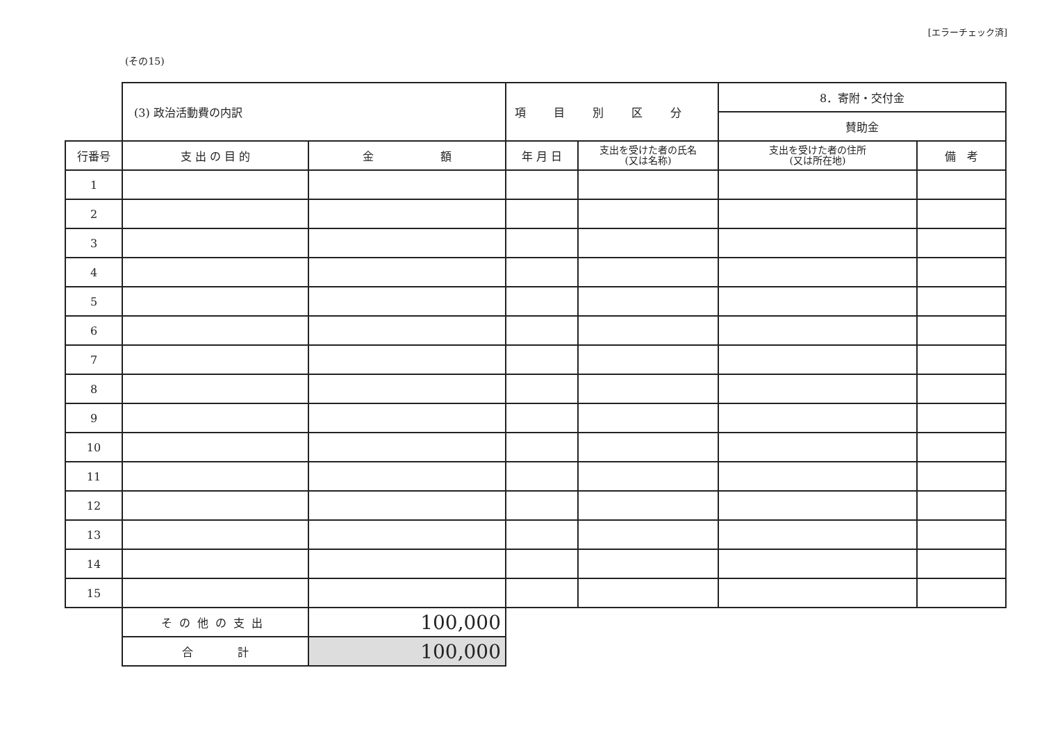[エラーチェック済]
(その15)
| | (3) 政治活動費の内訳 | | 項目別区分 | | 8．寄附・交付金 | |
| | | | | | 賛助金 | |
| 行番号 | 支 出 の 目 的 | 金 額 | 年 月 日 | 支出を受けた者の氏名 (又は名称) | 支出を受けた者の住所 (又は所在地) | 備 考 |
| 1 | | | | | | |
| 2 | | | | | | |
| 3 | | | | | | |
| 4 | | | | | | |
| 5 | | | | | | |
| 6 | | | | | | |
| 7 | | | | | | |
| 8 | | | | | | |
| 9 | | | | | | |
| 10 | | | | | | |
| 11 | | | | | | |
| 12 | | | | | | |
| 13 | | | | | | |
| 14 | | | | | | |
| 15 | | | | | | |
| | その他の支出 | 100,000 | | | | |
| | 合 計 | 100,000 | | | | |